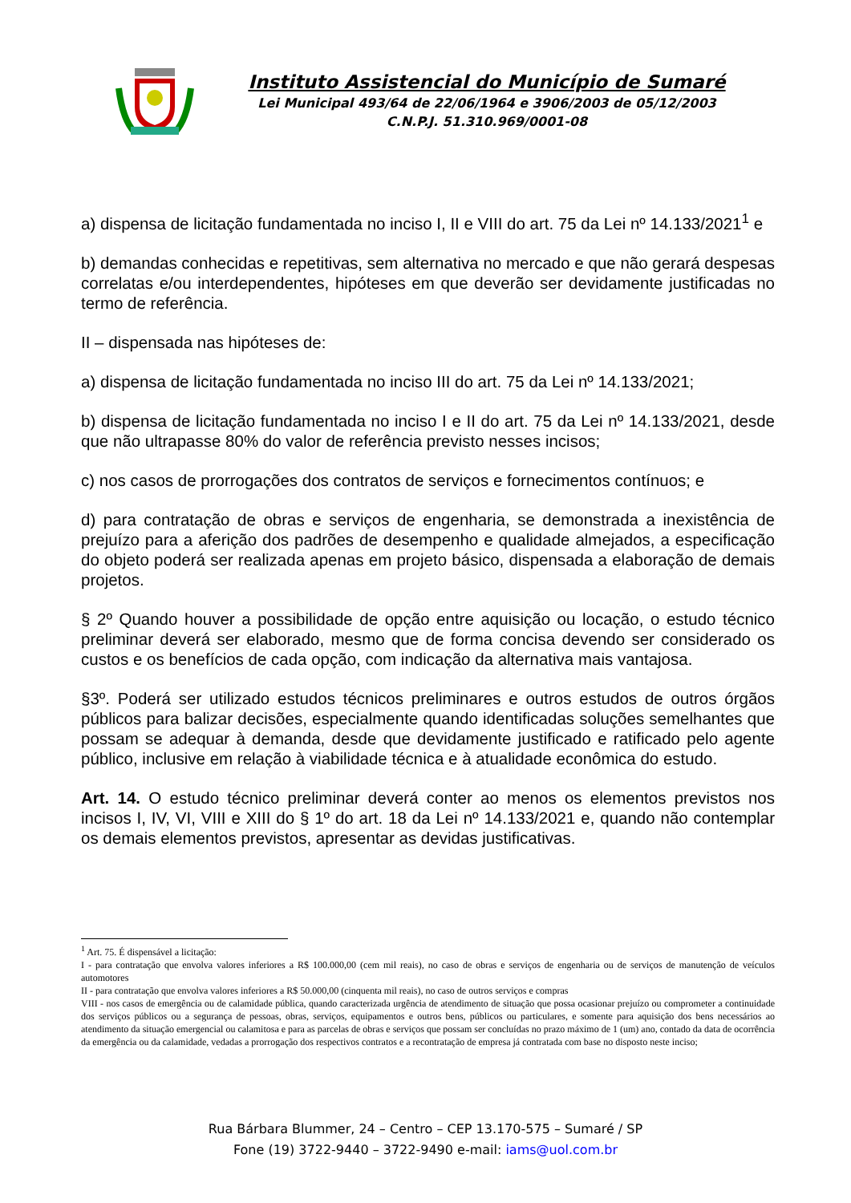Instituto Assistencial do Município de Sumaré
Lei Municipal 493/64 de 22/06/1964 e 3906/2003 de 05/12/2003
C.N.P.J. 51.310.969/0001-08
a) dispensa de licitação fundamentada no inciso I, II e VIII do art. 75 da Lei nº 14.133/2021<sup>1</sup> e
b) demandas conhecidas e repetitivas, sem alternativa no mercado e que não gerará despesas correlatas e/ou interdependentes, hipóteses em que deverão ser devidamente justificadas no termo de referência.
II – dispensada nas hipóteses de:
a) dispensa de licitação fundamentada no inciso III do art. 75 da Lei nº 14.133/2021;
b) dispensa de licitação fundamentada no inciso I e II do art. 75 da Lei nº 14.133/2021, desde que não ultrapasse 80% do valor de referência previsto nesses incisos;
c) nos casos de prorrogações dos contratos de serviços e fornecimentos contínuos; e
d) para contratação de obras e serviços de engenharia, se demonstrada a inexistência de prejuízo para a aferição dos padrões de desempenho e qualidade almejados, a especificação do objeto poderá ser realizada apenas em projeto básico, dispensada a elaboração de demais projetos.
§ 2º Quando houver a possibilidade de opção entre aquisição ou locação, o estudo técnico preliminar deverá ser elaborado, mesmo que de forma concisa devendo ser considerado os custos e os benefícios de cada opção, com indicação da alternativa mais vantajosa.
§3º. Poderá ser utilizado estudos técnicos preliminares e outros estudos de outros órgãos públicos para balizar decisões, especialmente quando identificadas soluções semelhantes que possam se adequar à demanda, desde que devidamente justificado e ratificado pelo agente público, inclusive em relação à viabilidade técnica e à atualidade econômica do estudo.
Art. 14. O estudo técnico preliminar deverá conter ao menos os elementos previstos nos incisos I, IV, VI, VIII e XIII do § 1º do art. 18 da Lei nº 14.133/2021 e, quando não contemplar os demais elementos previstos, apresentar as devidas justificativas.
<sup>1</sup> Art. 75. É dispensável a licitação:
I - para contratação que envolva valores inferiores a R$ 100.000,00 (cem mil reais), no caso de obras e serviços de engenharia ou de serviços de manutenção de veículos automotores
II - para contratação que envolva valores inferiores a R$ 50.000,00 (cinquenta mil reais), no caso de outros serviços e compras
VIII - nos casos de emergência ou de calamidade pública, quando caracterizada urgência de atendimento de situação que possa ocasionar prejuízo ou comprometer a continuidade dos serviços públicos ou a segurança de pessoas, obras, serviços, equipamentos e outros bens, públicos ou particulares, e somente para aquisição dos bens necessários ao atendimento da situação emergencial ou calamitosa e para as parcelas de obras e serviços que possam ser concluídas no prazo máximo de 1 (um) ano, contado da data de ocorrência da emergência ou da calamidade, vedadas a prorrogação dos respectivos contratos e a recontratação de empresa já contratada com base no disposto neste inciso;
Rua Bárbara Blummer, 24 – Centro – CEP 13.170-575 – Sumaré / SP
Fone (19) 3722-9440 – 3722-9490 e-mail: iams@uol.com.br